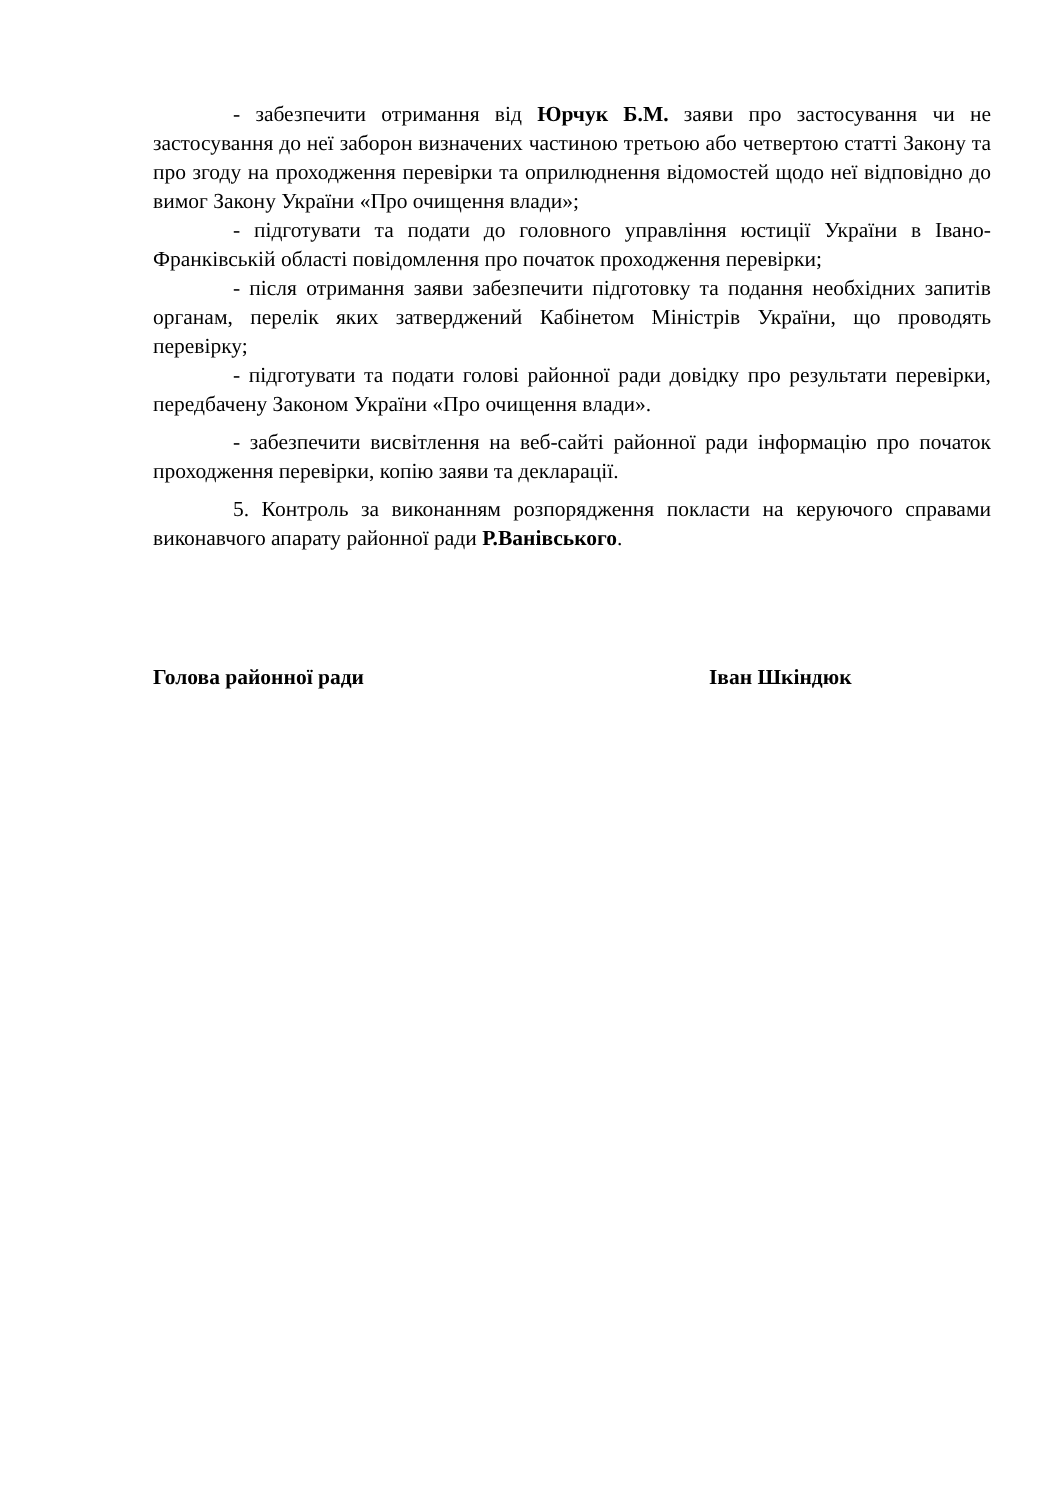- забезпечити отримання від Юрчук Б.М. заяви про застосування чи не застосування до неї заборон визначених частиною третьою або четвертою статті Закону та про згоду на проходження перевірки та оприлюднення відомостей щодо неї відповідно до вимог Закону України «Про очищення влади»;
- підготувати та подати до головного управління юстиції України в Івано-Франківській області повідомлення про початок проходження перевірки;
- після отримання заяви забезпечити підготовку та подання необхідних запитів органам, перелік яких затверджений Кабінетом Міністрів України, що проводять перевірку;
- підготувати та подати голові районної ради довідку про результати перевірки, передбачену Законом України «Про очищення влади».
- забезпечити висвітлення на веб-сайті районної ради інформацію про початок проходження перевірки, копію заяви та декларації.
5. Контроль за виконанням розпорядження покласти на керуючого справами виконавчого апарату районної ради Р.Ванівського.
Голова районної ради Іван Шкіндюк